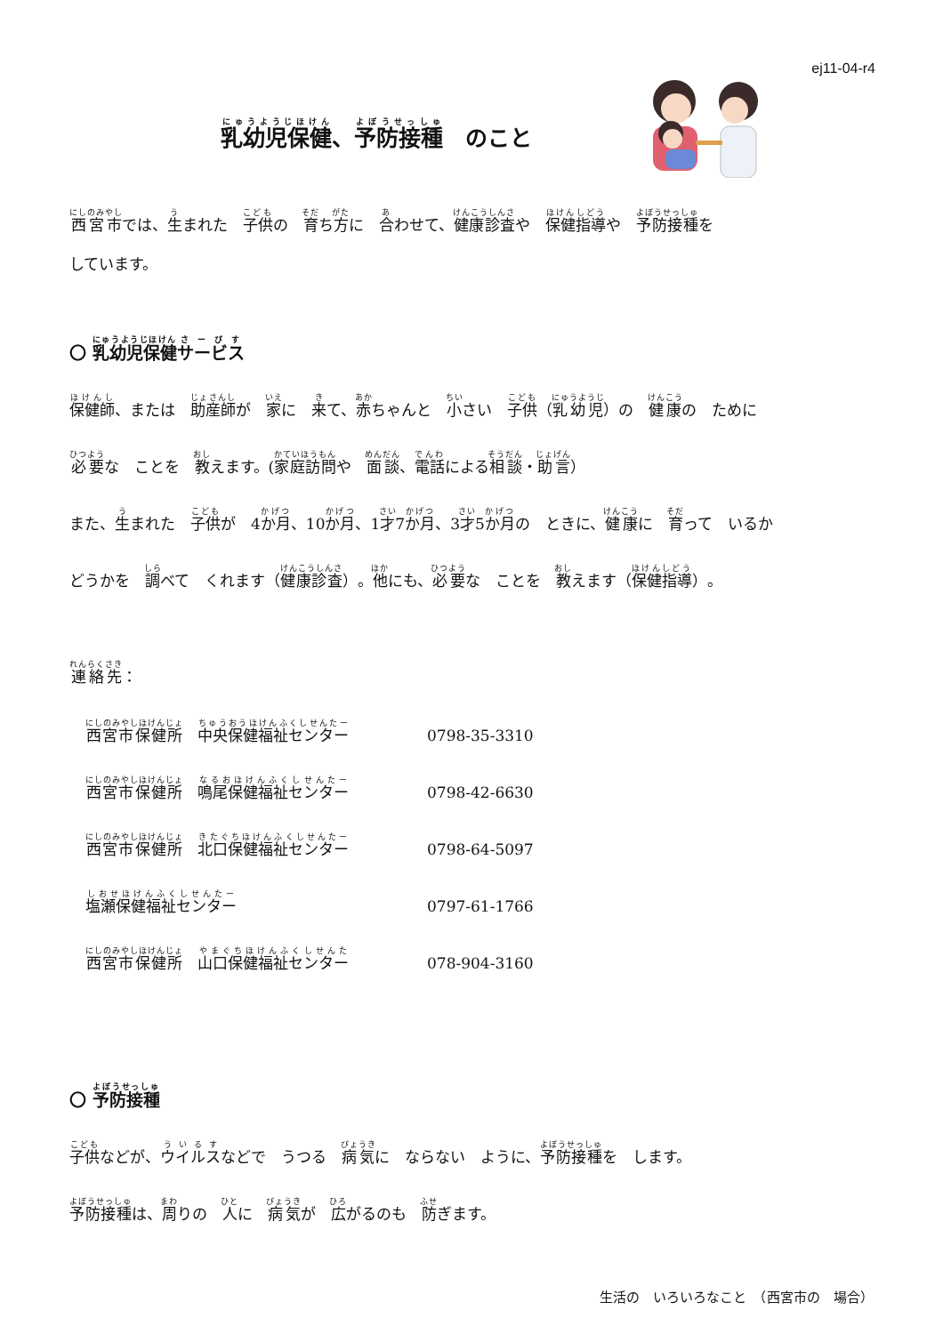ej11-04-r4
乳幼児保健、予防接種　のこと
西宮市では、生まれた　子供の　育ち方に　合わせて、健康診査や　保健指導や　予防接種を
しています。
〇 乳幼児保健サービス
保健師、または　助産師が　家に　来て、赤ちゃんと　小さい　子供（乳幼児）の　健康の　ために
必要な　ことを　教えます。(家庭訪問や　面談、電話による相談・助言）
また、生まれた　子供が　4か月、10か月、1才7か月、3才5か月の　ときに、健康に　育って　いるか
どうかを　調べて　くれます（健康診査）。他にも、必要な　ことを　教えます（保健指導）。
連絡先：
西宮市保健所　中央保健福祉センター 0798-35-3310
西宮市保健所　鳴尾保健福祉センター 0798-42-6630
西宮市保健所　北口保健福祉センター 0798-64-5097
塩瀬保健福祉センター 0797-61-1766
西宮市保健所　山口保健福祉センター 078-904-3160
〇 予防接種
子供などが、ウイルスなどで　うつる　病気に　ならない　ように、予防接種を　します。
予防接種は、周りの　人に　病気が　広がるのも　防ぎます。
生活の　いろいろなこと　（西宮市の　場合）